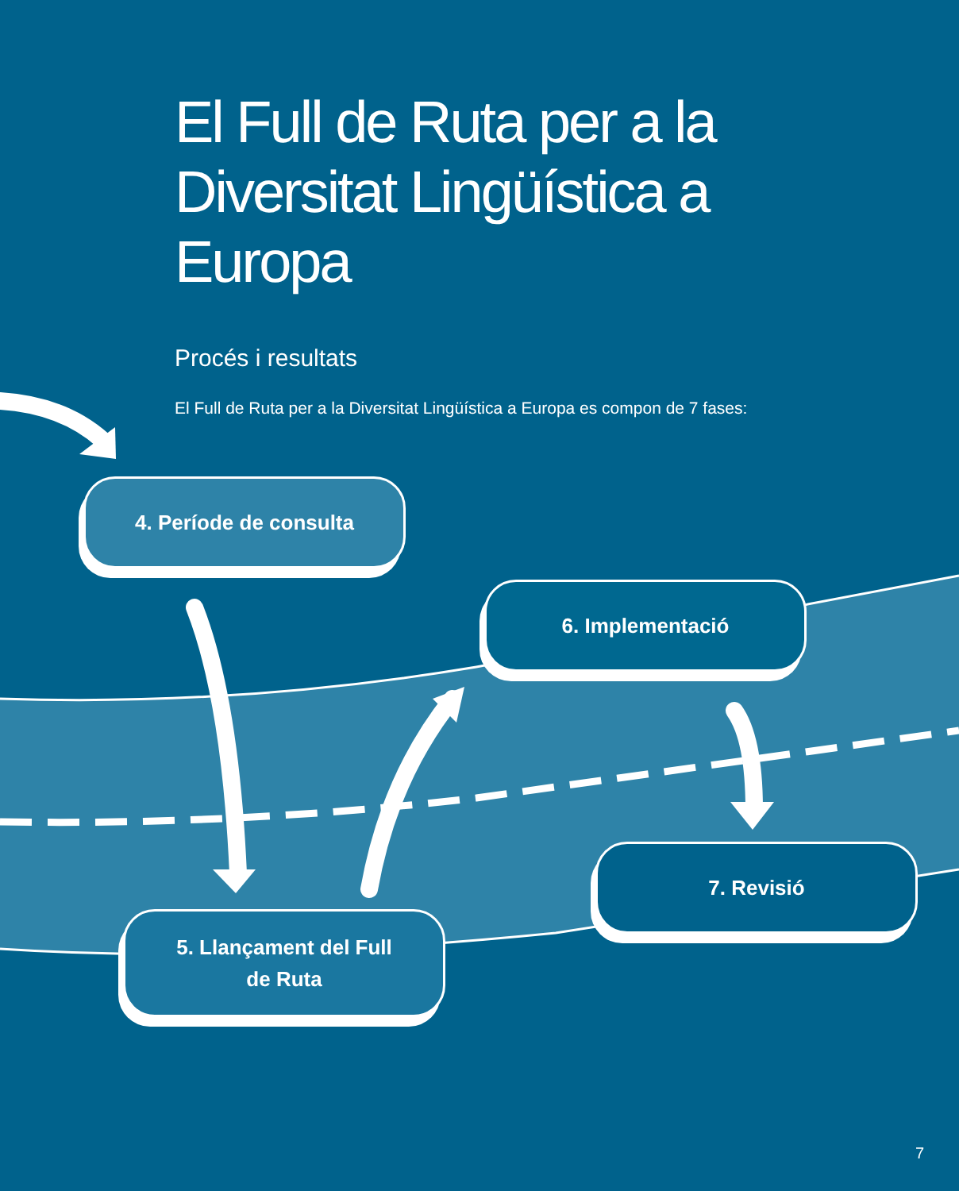El Full de Ruta per a la Diversitat Lingüística a Europa
Procés i resultats
El Full de Ruta per a la Diversitat Lingüística a Europa es compon de 7 fases:
4. Període de consulta
6. Implementació
5. Llançament del Full
de Ruta
7. Revisió
7